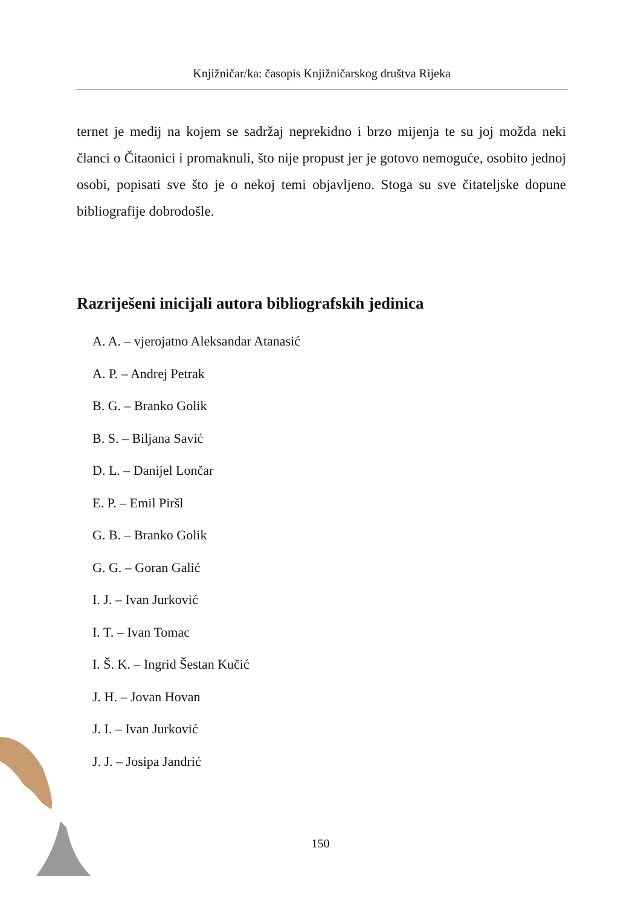Knjižničar/ka: časopis Knjižničarskog društva Rijeka
ternet je medij na kojem se sadržaj neprekidno i brzo mijenja te su joj možda neki članci o Čitaonici i promaknuli, što nije propust jer je gotovo nemoguće, osobito jednoj osobi, popisati sve što je o nekoj temi objavljeno. Stoga su sve čitateljske dopune bibliografije dobrodošle.
Razriješeni inicijali autora bibliografskih jedinica
A. A. – vjerojatno Aleksandar Atanasić
A. P. – Andrej Petrak
B. G. – Branko Golik
B. S. – Biljana Savić
D. L. – Danijel Lončar
E. P. – Emil Piršl
G. B. – Branko Golik
G. G. – Goran Galić
I. J. – Ivan Jurković
I. T. – Ivan Tomac
I. Š. K. – Ingrid Šestan Kučić
J. H. – Jovan Hovan
J. I. – Ivan Jurković
J. J. – Josipa Jandrić
150